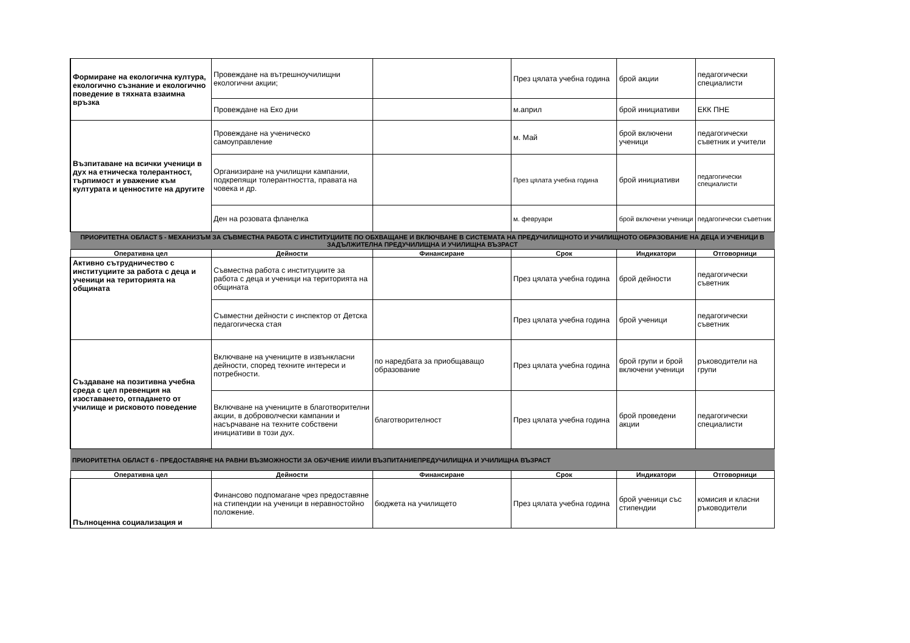| Формиране на екологична култура, екологично съзнание и екологично поведение в тяхната взаимна връзка | Провеждане на вътрешноучилищни екологични акции; | | През цялата учебна година | брой акции | педагогически специалисти |
| | Провеждане на Еко дни | | м.април | брой инициативи | ЕКК ПНЕ |
| Възпитаване на всички ученици в дух на етническа толерантност, търпимост и уважение към културата и ценностите на другите | Провеждане на ученическо самоуправление | | м. Май | брой включени ученици | педагогически съветник и учители |
| | Организиране на училищни кампании, подкрепящи толерантността, правата на човека и др. | | През цялата учебна година | брой инициативи | педагогически специалисти |
| | Ден на розовата фланелка | | м. февруари | брой включени ученици | педагогически съветник |
| ПРИОРИТЕТНА ОБЛАСТ 5 - МЕХАНИЗЪМ ЗА СЪВМЕСТНА РАБОТА С ИНСТИТУЦИИТЕ ПО ОБХВАЩАНЕ И ВКЛЮЧВАНЕ В СИСТЕМАТА НА ПРЕДУЧИЛИЩНОТО И УЧИЛИЩНОТО ОБРАЗОВАНИЕ НА ДЕЦА И УЧЕНИЦИ В ЗАДЪЛЖИТЕЛНА ПРЕДУЧИЛИЩНА И УЧИЛИЩНА ВЪЗРАСТ | | | | | |
| Оперативна цел | Дейности | Финансиране | Срок | Индикатори | Отговорници |
| Активно сътрудничество с институциите за работа с деца и ученици на територията на общината | Съвместна работа с институциите за работа с деца и ученици на територията на общината | | През цялата учебна година | брой дейности | педагогически съветник |
| | Съвместни дейности с инспектор от Детска педагогическа стая | | През цялата учебна година | брой ученици | педагогически съветник |
| Създаване на позитивна учебна среда с цел превенция на изоставането, отпадането от училище и рисковото поведение | Включване на учениците в извънкласни дейности, според техните интереси и потребности. | по наредбата за приобщаващо образование | През цялата учебна година | брой групи и брой включени ученици | ръководители на групи |
| | Включване на учениците в благотворителни акции, в доброволчески кампании и насърчаване на техните собствени инициативи в този дух. | благотворителност | През цялата учебна година | брой проведени акции | педагогически специалисти |
| ПРИОРИТЕТНА ОБЛАСТ 6 - ПРЕДОСТАВЯНЕ НА РАВНИ ВЪЗМОЖНОСТИ ЗА ОБУЧЕНИЕ И/ИЛИ ВЪЗПИТАНИЕПРЕДУЧИЛИЩНА И УЧИЛИЩНА ВЪЗРАСТ | | | | | |
| Оперативна цел | Дейности | Финансиране | Срок | Индикатори | Отговорници |
| Пълноценна социализация и | Финансово подпомагане чрез предоставяне на стипендии на ученици в неравностойно положение. | бюджета на училището | През цялата учебна година | брой ученици със стипендии | комисия и класни ръководители |